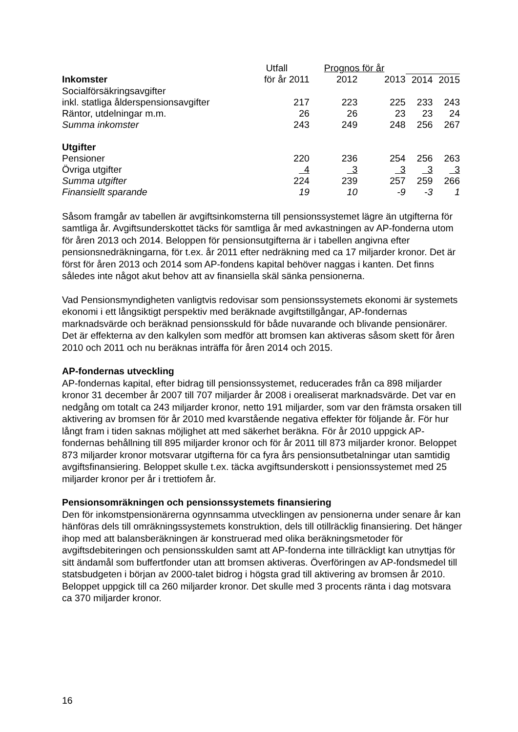| | Utfall | Prognos för år | | | |
| --- | --- | --- | --- | --- | --- |
| Inkomster | för år 2011 | 2012 | 2013 | 2014 | 2015 |
| Socialförsäkringsavgifter | | | | | |
| inkl. statliga ålderspensionsavgifter | 217 | 223 | 225 | 233 | 243 |
| Räntor, utdelningar m.m. | 26 | 26 | 23 | 23 | 24 |
| Summa inkomster | 243 | 249 | 248 | 256 | 267 |
| Utgifter | | | | | |
| Pensioner | 220 | 236 | 254 | 256 | 263 |
| Övriga utgifter | 4 | 3 | 3 | 3 | 3 |
| Summa utgifter | 224 | 239 | 257 | 259 | 266 |
| Finansiellt sparande | 19 | 10 | -9 | -3 | 1 |
Såsom framgår av tabellen är avgiftsinkomsterna till pensionssystemet lägre än utgifterna för samtliga år. Avgiftsunderskottet täcks för samtliga år med avkastningen av AP-fonderna utom för åren 2013 och 2014. Beloppen för pensionsutgifterna är i tabellen angivna efter pensionsnedräkningarna, för t.ex. år 2011 efter nedräkning med ca 17 miljarder kronor. Det är först för åren 2013 och 2014 som AP-fondens kapital behöver naggas i kanten. Det finns således inte något akut behov att av finansiella skäl sänka pensionerna.
Vad Pensionsmyndigheten vanligtvis redovisar som pensionssystemets ekonomi är systemets ekonomi i ett långsiktigt perspektiv med beräknade avgiftstillgångar, AP-fondernas marknadsvärde och beräknad pensionsskuld för både nuvarande och blivande pensionärer. Det är effekterna av den kalkylen som medför att bromsen kan aktiveras såsom skett för åren 2010 och 2011 och nu beräknas inträffa för åren 2014 och 2015.
AP-fondernas utveckling
AP-fondernas kapital, efter bidrag till pensionssystemet, reducerades från ca 898 miljarder kronor 31 december år 2007 till 707 miljarder år 2008 i orealiserat marknadsvärde. Det var en nedgång om totalt ca 243 miljarder kronor, netto 191 miljarder, som var den främsta orsaken till aktivering av bromsen för år 2010 med kvarstående negativa effekter för följande år. För hur långt fram i tiden saknas möjlighet att med säkerhet beräkna. För år 2010 uppgick AP-fondernas behållning till 895 miljarder kronor och för år 2011 till 873 miljarder kronor. Beloppet 873 miljarder kronor motsvarar utgifterna för ca fyra års pensionsutbetalningar utan samtidig avgiftsfinansiering. Beloppet skulle t.ex. täcka avgiftsunderskott i pensionssystemet med 25 miljarder kronor per år i trettiofem år.
Pensionsomräkningen och pensionssystemets finansiering
Den för inkomstpensionärerna ogynnsamma utvecklingen av pensionerna under senare år kan hänföras dels till omräkningssystemets konstruktion, dels till otillräcklig finansiering. Det hänger ihop med att balansberäkningen är konstruerad med olika beräkningsmetoder för avgiftsdebiteringen och pensionsskulden samt att AP-fonderna inte tillräckligt kan utnyttjas för sitt ändamål som buffertfonder utan att bromsen aktiveras. Överföringen av AP-fondsmedel till statsbudgeten i början av 2000-talet bidrog i högsta grad till aktivering av bromsen år 2010. Beloppet uppgick till ca 260 miljarder kronor. Det skulle med 3 procents ränta i dag motsvara ca 370 miljarder kronor.
16